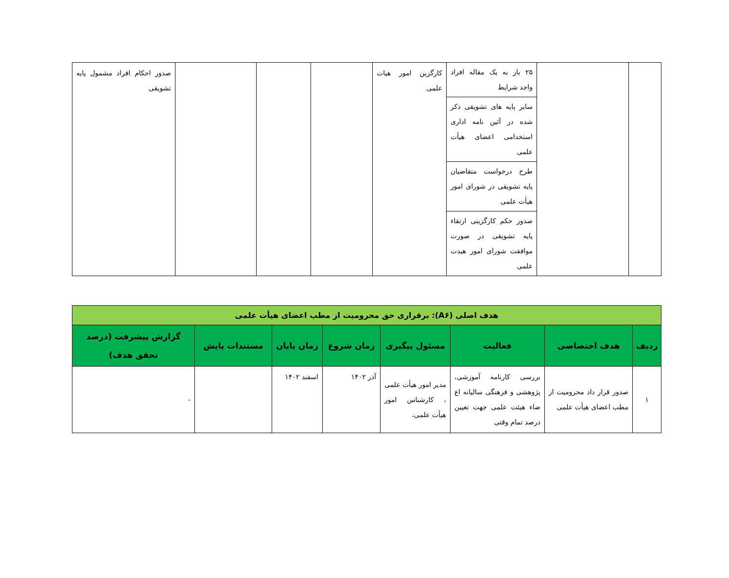| | | ۲۵ بار به یک مقاله افراد واجد شرایط سایر پایه های تشویقی ذکر شده در آئین نامه اداری استخدامی اعضای هیأت علمی طرح درخواست متقاضیان پایه تشویقی در شورای امور هیأت علمی صدور حکم کارگزینی ارتقاء پایه تشویقی در صورت موافقت شورای امور هیدت علمی | کارگزین امور هیات علمی | | | | صدور احکام افراد مشمول پایه تشویقی |
| هدف اصلی (A۶): برقراری حق محرومیت از مطب اعضای هیأت علمی | | | | | | | |
| ردیف | هدف اختصاصی | فعالیت | مسئول پیگیری | زمان شروع | زمان پایان | مستندات پایش | گزارش پیشرفت (درصد تحقق هدف) |
| ۱ | صدور قرار داد محرومیت از مطب اعضای هیأت علمی | بررسی کارنامه آموزشی، پژوهشی و فرهنگی سالیانه اع ضاء هیئت علمی جهت تعیین درصد تمام وقتی | مدیر امور هیأت علمی ، کارشناس امور هیأت علمی، | آذر ۱۴۰۲ | اسفند ۱۴۰۲ | | - |